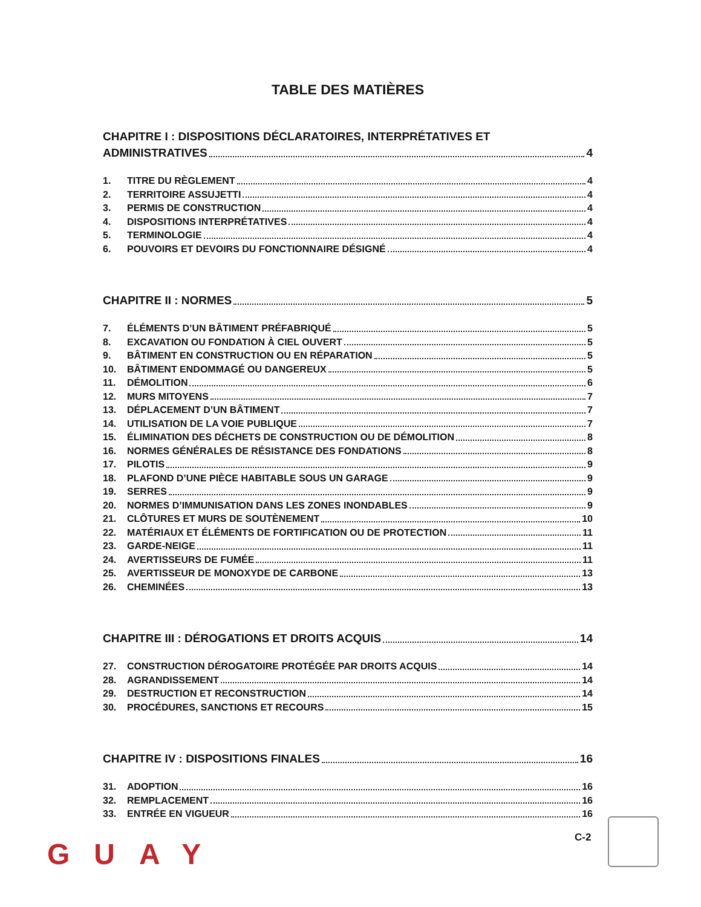TABLE DES MATIÈRES
CHAPITRE I : DISPOSITIONS DÉCLARATOIRES, INTERPRÉTATIVES ET
ADMINISTRATIVES 4
1. TITRE DU RÈGLEMENT 4
2. TERRITOIRE ASSUJETTI 4
3. PERMIS DE CONSTRUCTION 4
4. DISPOSITIONS INTERPRÉTATIVES 4
5. TERMINOLOGIE 4
6. POUVOIRS ET DEVOIRS DU FONCTIONNAIRE DÉSIGNÉ 4
CHAPITRE II : NORMES 5
7. ÉLÉMENTS D’UN BÂTIMENT PRÉFABRIQUÉ 5
8. EXCAVATION OU FONDATION À CIEL OUVERT 5
9. BÂTIMENT EN CONSTRUCTION OU EN RÉPARATION 5
10. BÂTIMENT ENDOMMAGÉ OU DANGEREUX 5
11. DÉMOLITION 6
12. MURS MITOYENS 7
13. DÉPLACEMENT D’UN BÂTIMENT 7
14. UTILISATION DE LA VOIE PUBLIQUE 7
15. ÉLIMINATION DES DÉCHETS DE CONSTRUCTION OU DE DÉMOLITION 8
16. NORMES GÉNÉRALES DE RÉSISTANCE DES FONDATIONS 8
17. PILOTIS 9
18. PLAFOND D’UNE PIÈCE HABITABLE SOUS UN GARAGE 9
19. SERRES 9
20. NORMES D’IMMUNISATION DANS LES ZONES INONDABLES 9
21. CLÔTURES ET MURS DE SOUTÈNEMENT 10
22. MATÉRIAUX ET ÉLÉMENTS DE FORTIFICATION OU DE PROTECTION 11
23. GARDE-NEIGE 11
24. AVERTISSEURS DE FUMÉE 11
25. AVERTISSEUR DE MONOXYDE DE CARBONE 13
26. CHEMINÉES 13
CHAPITRE III : DÉROGATIONS ET DROITS ACQUIS 14
27. CONSTRUCTION DÉROGATOIRE PROTÉGÉE PAR DROITS ACQUIS 14
28. AGRANDISSEMENT 14
29. DESTRUCTION ET RECONSTRUCTION 14
30. PROCÉDURES, SANCTIONS ET RECOURS 15
CHAPITRE IV : DISPOSITIONS FINALES 16
31. ADOPTION 16
32. REMPLACEMENT 16
33. ENTRÉE EN VIGUEUR 16
C-2
GUAY